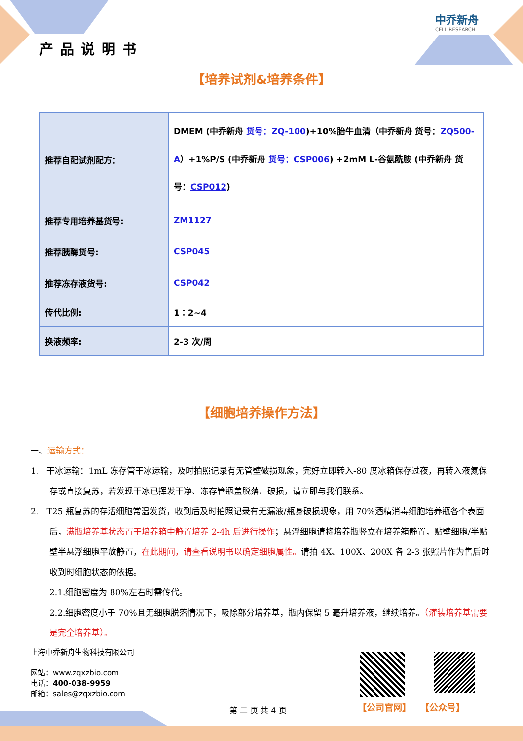产品说明书
中乔新舟
CELL RESEARCH
【培养试剂&培养条件】
| 推荐自配试剂配方： | DMEM (中乔新舟 货号：ZQ-100 )+10%胎牛血清（中乔新舟 货号： ZQ500-A ）+1%P/S (中乔新舟 货号：CSP006 ) +2mM L-谷氨酰胺 (中乔新舟 货号： CSP012 ) |
| 推荐专用培养基货号: | ZM1127 |
| 推荐胰酶货号: | CSP045 |
| 推荐冻存液货号: | CSP042 |
| 传代比例: | 1：2~4 |
| 换液频率: | 2-3 次/周 |
【细胞培养操作方法】
一、运输方式：
1. 干冰运输：1mL 冻存管干冰运输，及时拍照记录有无管壁破损现象，完好立即转入-80 度冰箱保存过夜，再转入液氮保存或直接复苏，若发现干冰已挥发干净、冻存管瓶盖脱落、破损，请立即与我们联系。
2. T25 瓶复苏的存活细胞常温发货，收到后及时拍照记录有无漏液/瓶身破损现象，用 70%酒精消毒细胞培养瓶各个表面后，满瓶培养基状态置于培养箱中静置培养 2-4h 后进行操作；悬浮细胞请将培养瓶竖立在培养箱静置，贴壁细胞/半贴壁半悬浮细胞平放静置，在此期间，请查看说明书以确定细胞属性。请拍 4X、100X、200X 各 2-3 张照片作为售后时收到时细胞状态的依据。
2.1.细胞密度为 80%左右时需传代。
2.2.细胞密度小于 70%且无细胞脱落情况下，吸除部分培养基，瓶内保留 5 毫升培养液，继续培养。（灌装培养基需要是完全培养基）。
上海中乔新舟生物科技有限公司
网站：www.zqxzbio.com
电话：400-038-9959
邮箱：sales@zqxzbio.com
【公司官网】 【公众号】
第 二 页 共 4 页